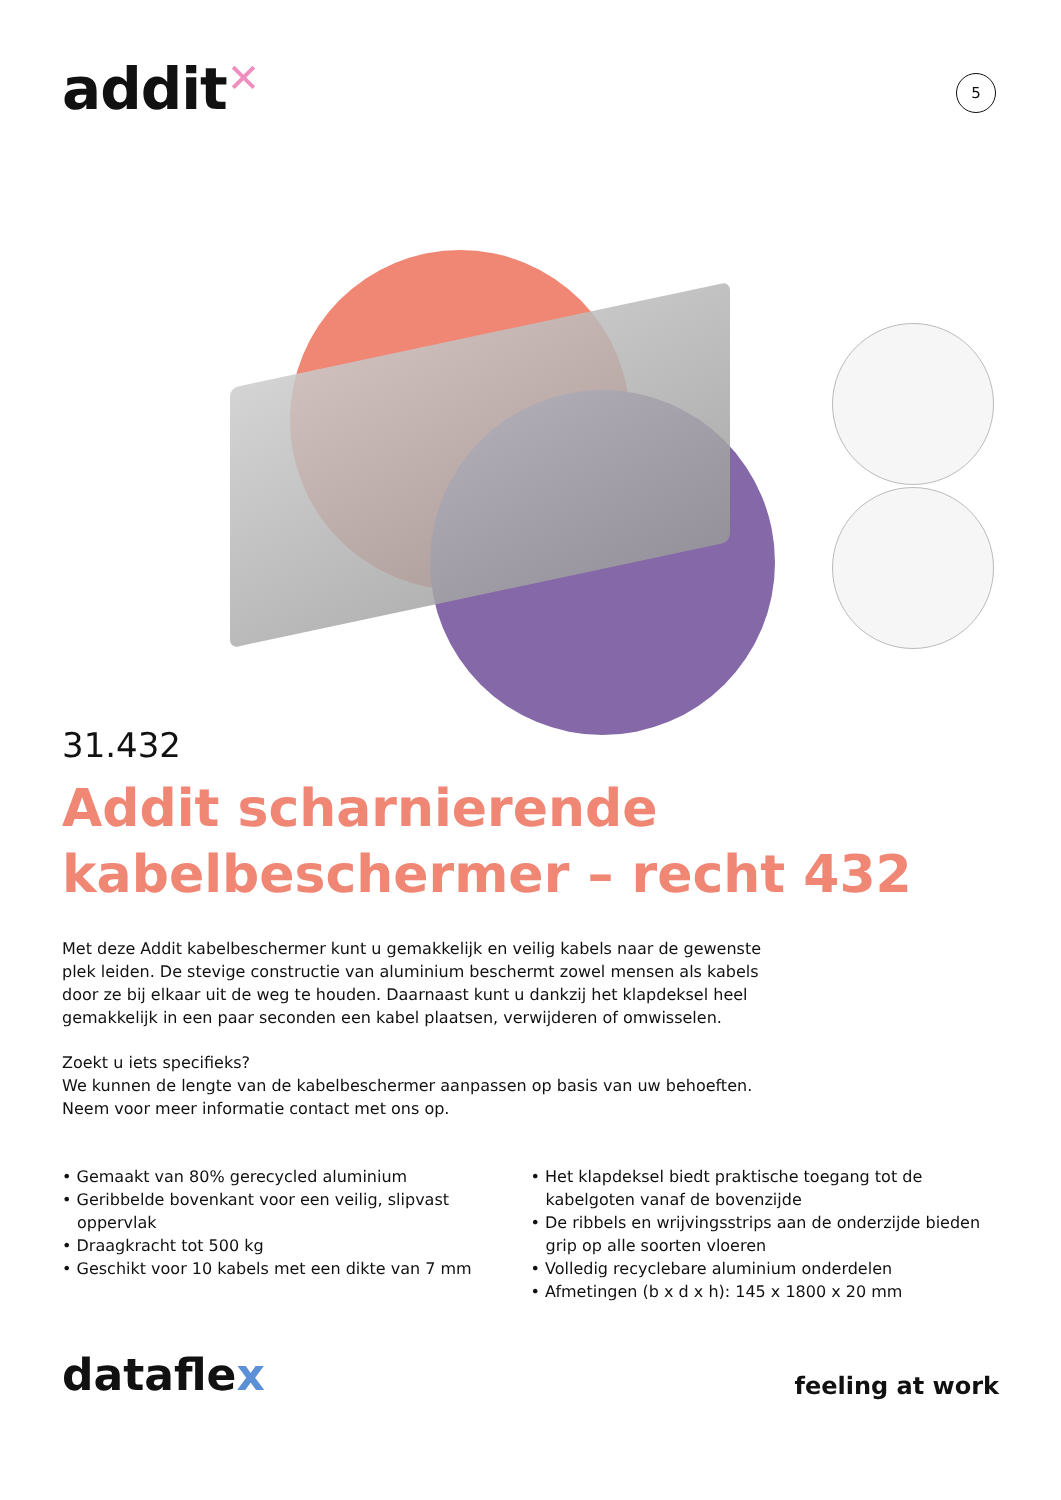addit✕
5
31.432
Addit scharnierende kabelbeschermer – recht 432
Met deze Addit kabelbeschermer kunt u gemakkelijk en veilig kabels naar de gewenste plek leiden. De stevige constructie van aluminium beschermt zowel mensen als kabels door ze bij elkaar uit de weg te houden. Daarnaast kunt u dankzij het klapdeksel heel gemakkelijk in een paar seconden een kabel plaatsen, verwijderen of omwisselen.
Zoekt u iets specifieks?
We kunnen de lengte van de kabelbeschermer aanpassen op basis van uw behoeften.
Neem voor meer informatie contact met ons op.
• Gemaakt van 80% gerecycled aluminium
• Geribbelde bovenkant voor een veilig, slipvast oppervlak
• Draagkracht tot 500 kg
• Geschikt voor 10 kabels met een dikte van 7 mm
• Het klapdeksel biedt praktische toegang tot de kabelgoten vanaf de bovenzijde
• De ribbels en wrijvingsstrips aan de onderzijde bieden grip op alle soorten vloeren
• Volledig recyclebare aluminium onderdelen
• Afmetingen (b x d x h): 145 x 1800 x 20 mm
dataflex
feeling at work